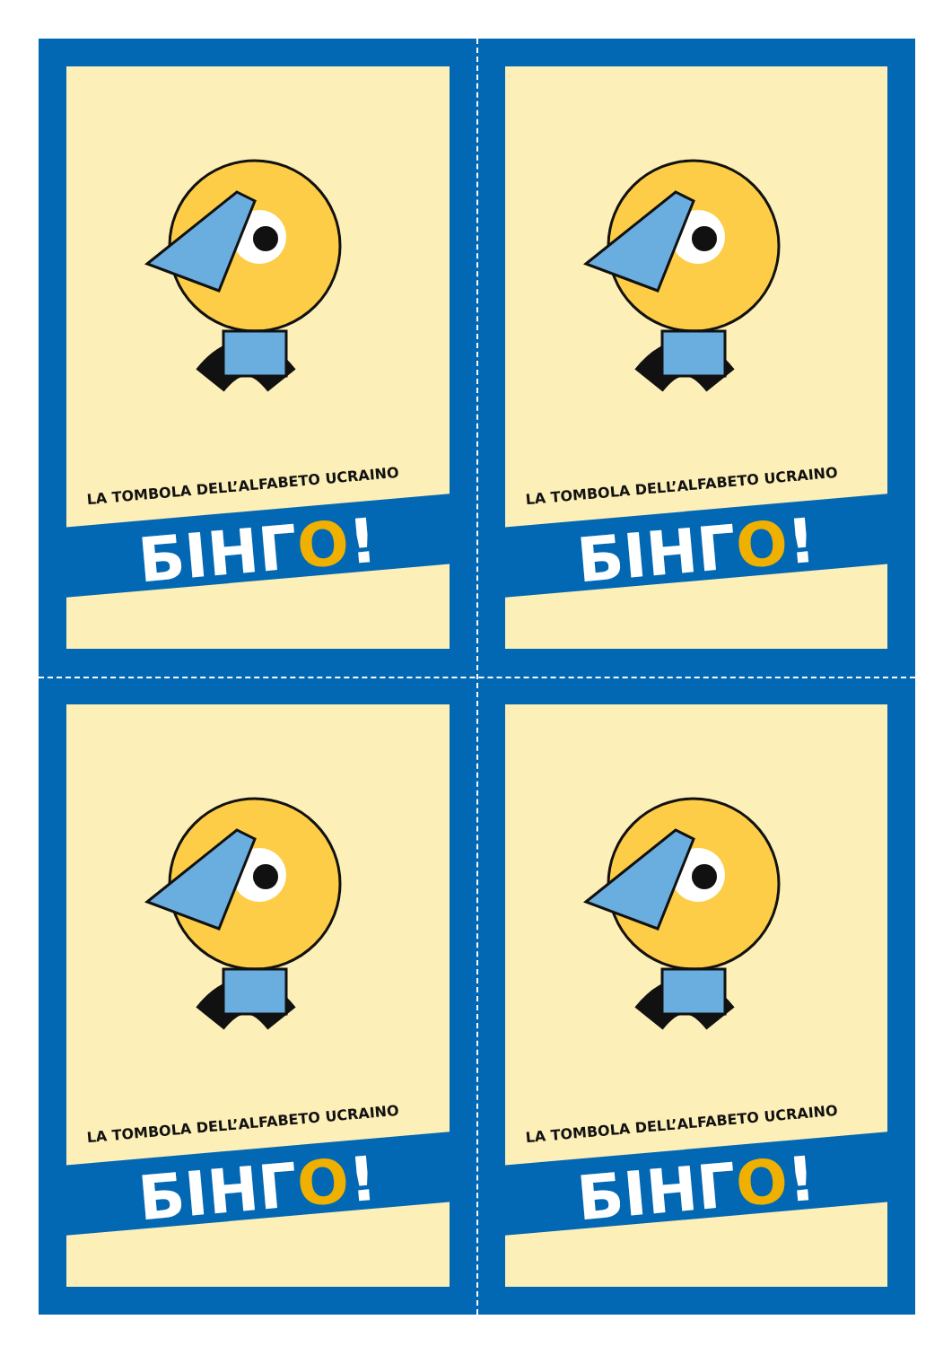LA TOMBOLA DELL’ALFABETO UCRAINO
БІНГО!
LA TOMBOLA DELL’ALFABETO UCRAINO
БІНГО!
LA TOMBOLA DELL’ALFABETO UCRAINO
БІНГО!
LA TOMBOLA DELL’ALFABETO UCRAINO
БІНГО!